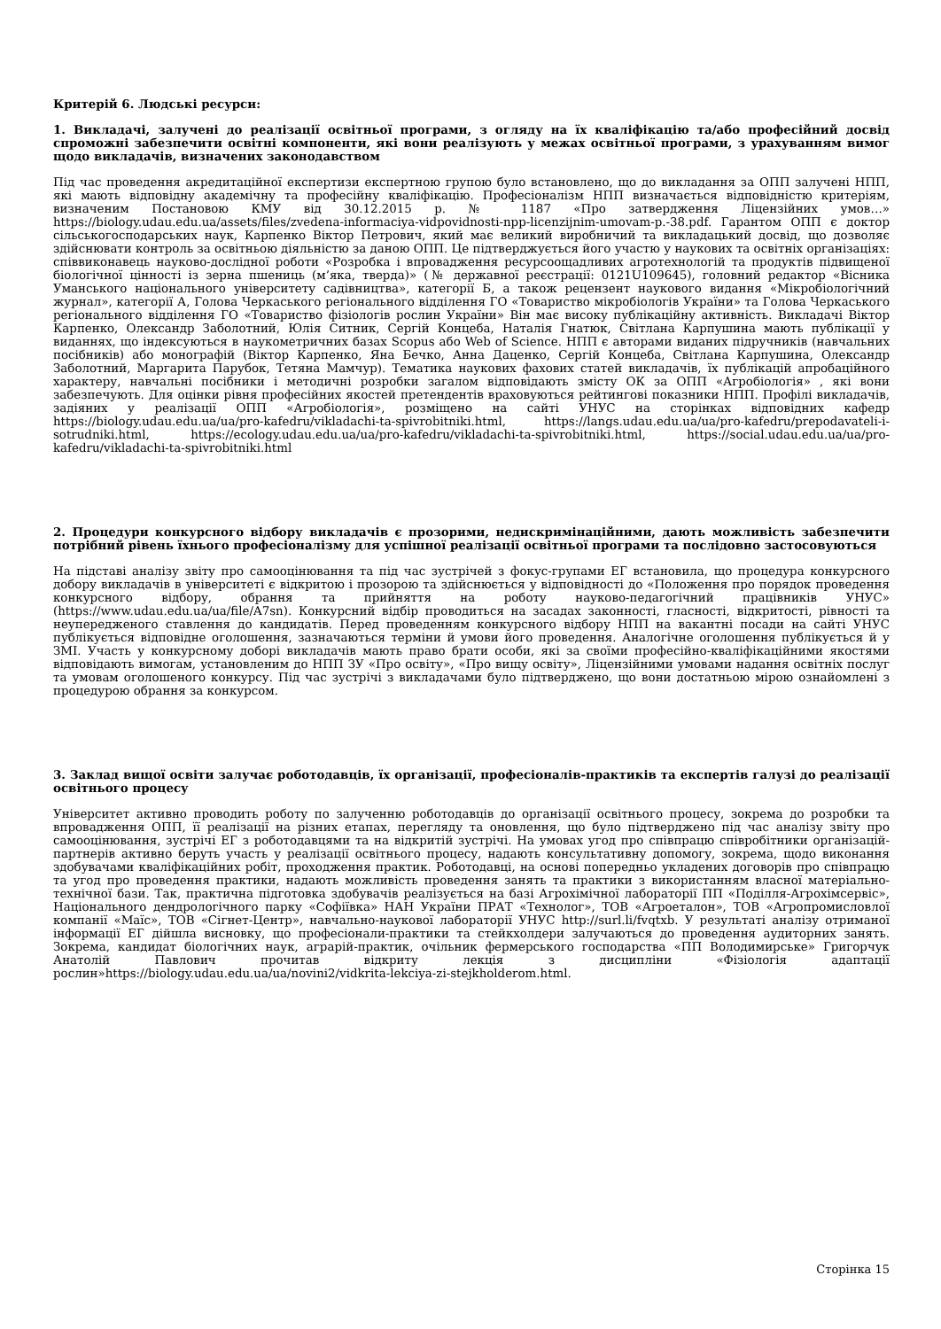Критерій 6. Людські ресурси:
1. Викладачі, залучені до реалізації освітньої програми, з огляду на їх кваліфікацію та/або професійний досвід спроможні забезпечити освітні компоненти, які вони реалізують у межах освітньої програми, з урахуванням вимог щодо викладачів, визначених законодавством
Під час проведення акредитаційної експертизи експертною групою було встановлено, що до викладання за ОПП залучені НПП, які мають відповідну академічну та професійну кваліфікацію. Професіоналізм НПП визначається відповідністю критеріям, визначеним Постановою КМУ від 30.12.2015 р. № 1187 «Про затвердження Ліцензійних умов…» https://biology.udau.edu.ua/assets/files/zvedena-informaciya-vidpovidnosti-npp-licenzijnim-umovam-p.-38.pdf. Гарантом ОПП є доктор сільськогосподарських наук, Карпенко Віктор Петрович, який має великий виробничий та викладацький досвід, що дозволяє здійснювати контроль за освітньою діяльністю за даною ОПП. Це підтверджується його участю у наукових та освітніх організаціях: співвиконавець науково-дослідної роботи «Розробка і впровадження ресурсоощадливих агротехнологій та продуктів підвищеної біологічної цінності із зерна пшениць (м’яка, тверда)» (№ державної реєстрації: 0121U109645), головний редактор «Вісника Уманського національного університету садівництва», категорії Б, а також рецензент наукового видання «Мікробіологічний журнал», категорії А, Голова Черкаського регіонального відділення ГО «Товариство мікробіологів України» та Голова Черкаського регіонального відділення ГО «Товариство фізіологів рослин України» Він має високу публікаційну активність. Викладачі Віктор Карпенко, Олександр Заболотний, Юлія Ситник, Сергій Концеба, Наталія Гнатюк, Світлана Карпушина мають публікації у виданнях, що індексуються в наукометричних базах Scopus або Web of Science. НПП є авторами виданих підручників (навчальних посібників) або монографій (Віктор Карпенко, Яна Бечко, Анна Даценко, Сергій Концеба, Світлана Карпушина, Олександр Заболотний, Маргарита Парубок, Тетяна Мамчур). Тематика наукових фахових статей викладачів, їх публікацій апробаційного характеру, навчальні посібники і методичні розробки загалом відповідають змісту ОК за ОПП «Агробіологія» , які вони забезпечують. Для оцінки рівня професійних якостей претендентів враховуються рейтингові показники НПП. Профілі викладачів, задіяних у реалізації ОПП «Агробіологія», розміщено на сайті УНУС на сторінках відповідних кафедр https://biology.udau.edu.ua/ua/pro-kafedru/vikladachi-ta-spivrobitniki.html, https://langs.udau.edu.ua/ua/pro-kafedru/prepodavateli-i-sotrudniki.html, https://ecology.udau.edu.ua/ua/pro-kafedru/vikladachi-ta-spivrobitniki.html, https://social.udau.edu.ua/ua/pro-kafedru/vikladachi-ta-spivrobitniki.html
2. Процедури конкурсного відбору викладачів є прозорими, недискримінаційними, дають можливість забезпечити потрібний рівень їхнього професіоналізму для успішної реалізації освітньої програми та послідовно застосовуються
На підставі аналізу звіту про самооцінювання та під час зустрічей з фокус-групами ЕГ встановила, що процедура конкурсного добору викладачів в університеті є відкритою і прозорою та здійснюється у відповідності до «Положення про порядок проведення конкурсного відбору, обрання та прийняття на роботу науково-педагогічний працівників УНУС» (https://www.udau.edu.ua/ua/file/A7sn). Конкурсний відбір проводиться на засадах законності, гласності, відкритості, рівності та неупередженого ставлення до кандидатів. Перед проведенням конкурсного відбору НПП на вакантні посади на сайті УНУС публікується відповідне оголошення, зазначаються терміни й умови його проведення. Аналогічне оголошення публікується й у ЗМІ. Участь у конкурсному доборі викладачів мають право брати особи, які за своїми професійно-кваліфікаційними якостями відповідають вимогам, установленим до НПП ЗУ «Про освіту», «Про вищу освіту», Ліцензійними умовами надання освітніх послуг та умовам оголошеного конкурсу. Під час зустрічі з викладачами було підтверджено, що вони достатньою мірою ознайомлені з процедурою обрання за конкурсом.
3. Заклад вищої освіти залучає роботодавців, їх організації, професіоналів-практиків та експертів галузі до реалізації освітнього процесу
Університет активно проводить роботу по залученню роботодавців до організації освітнього процесу, зокрема до розробки та впровадження ОПП, її реалізації на різних етапах, перегляду та оновлення, що було підтверджено під час аналізу звіту про самооцінювання, зустрічі ЕГ з роботодавцями та на відкритій зустрічі. На умовах угод про співпрацю співробітники організацій-партнерів активно беруть участь у реалізації освітнього процесу, надають консультативну допомогу, зокрема, щодо виконання здобувачами кваліфікаційних робіт, проходження практик. Роботодавці, на основі попередньо укладених договорів про співпрацю та угод про проведення практики, надають можливість проведення занять та практики з використанням власної матеріально-технічної бази. Так, практична підготовка здобувачів реалізується на базі Агрохімічної лабораторії ПП «Поділля-Агрохімсервіс», Національного дендрологічного парку «Софіївка» НАН України ПРАТ «Технолог», ТОВ «Агроеталон», ТОВ «Агропромисловлої компанії «Маїс», ТОВ «Сігнет-Центр», навчально-наукової лабораторії УНУС http://surl.li/fvqtxb. У результаті аналізу отриманої інформації ЕГ дійшла висновку, що професіонали-практики та стейкхолдери залучаються до проведення аудиторних занять. Зокрема, кандидат біологічних наук, аграрій-практик, очільник фермерського господарства «ПП Володимирське» Григорчук Анатолій Павлович прочитав відкриту лекція з дисципліни «Фізіологія адаптації рослин»https://biology.udau.edu.ua/ua/novini2/vidkrita-lekciya-zi-stejkholderom.html.
Сторінка 15